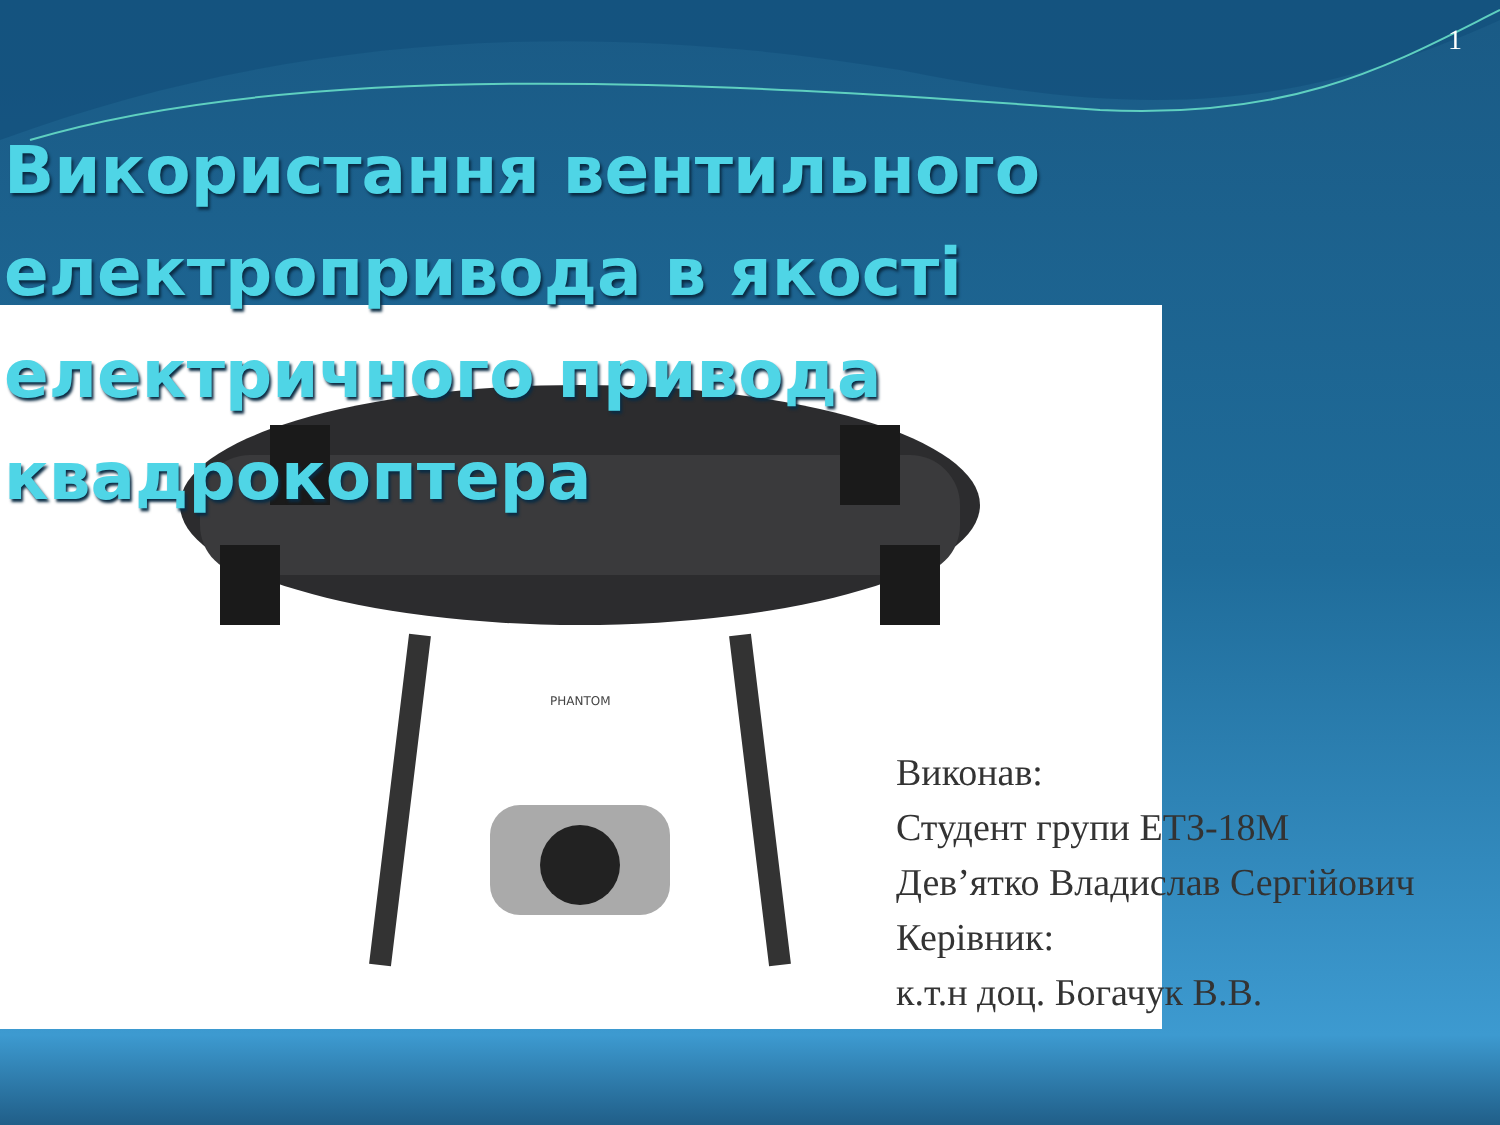1
PHANTOM
Використання вентильного електропривода в якості електричного привода квадрокоптера
Виконав:
Студент групи ЕТЗ-18М
Дев’ятко Владислав Сергійович
Керівник:
к.т.н доц. Богачук В.В.